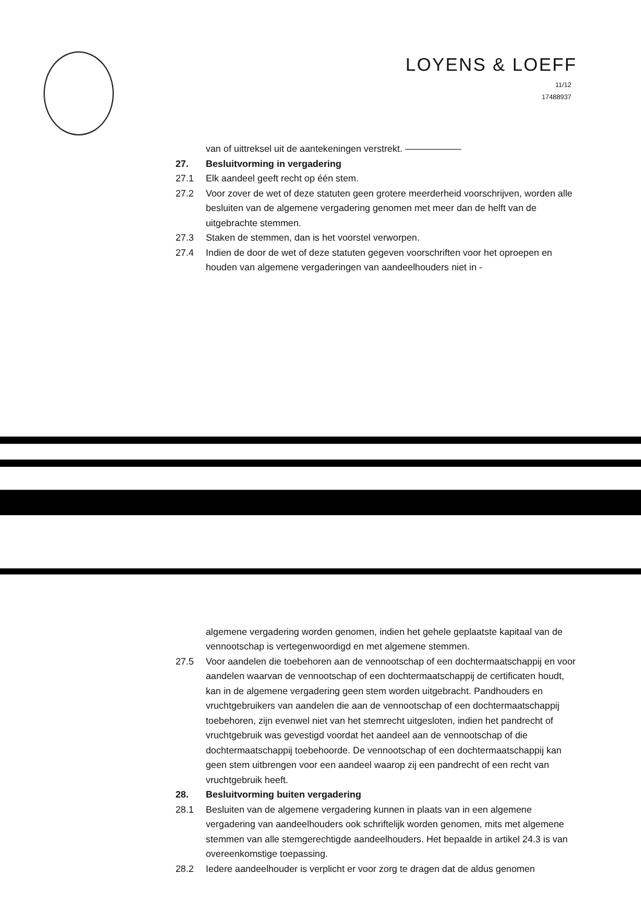LOYENS & LOEFF
11/12
17488937
van of uittreksel uit de aantekeningen verstrekt. ——————
27. Besluitvorming in vergadering
27.1 Elk aandeel geeft recht op één stem.
27.2 Voor zover de wet of deze statuten geen grotere meerderheid voorschrijven, worden alle besluiten van de algemene vergadering genomen met meer dan de helft van de uitgebrachte stemmen.
27.3 Staken de stemmen, dan is het voorstel verworpen.
27.4 Indien de door de wet of deze statuten gegeven voorschriften voor het oproepen en houden van algemene vergaderingen van aandeelhouders niet in -
algemene vergadering worden genomen, indien het gehele geplaatste kapitaal van de vennootschap is vertegenwoordigd en met algemene stemmen.
27.5 Voor aandelen die toebehoren aan de vennootschap of een dochtermaatschappij en voor aandelen waarvan de vennootschap of een dochtermaatschappij de certificaten houdt, kan in de algemene vergadering geen stem worden uitgebracht. Pandhouders en vruchtgebruikers van aandelen die aan de vennootschap of een dochtermaatschappij toebehoren, zijn evenwel niet van het stemrecht uitgesloten, indien het pandrecht of vruchtgebruik was gevestigd voordat het aandeel aan de vennootschap of die dochtermaatschappij toebehoorde. De vennootschap of een dochtermaatschappij kan geen stem uitbrengen voor een aandeel waarop zij een pandrecht of een recht van vruchtgebruik heeft.
28. Besluitvorming buiten vergadering
28.1 Besluiten van de algemene vergadering kunnen in plaats van in een algemene vergadering van aandeelhouders ook schriftelijk worden genomen, mits met algemene stemmen van alle stemgerechtigde aandeelhouders. Het bepaalde in artikel 24.3 is van overeenkomstige toepassing.
28.2 Iedere aandeelhouder is verplicht er voor zorg te dragen dat de aldus genomen